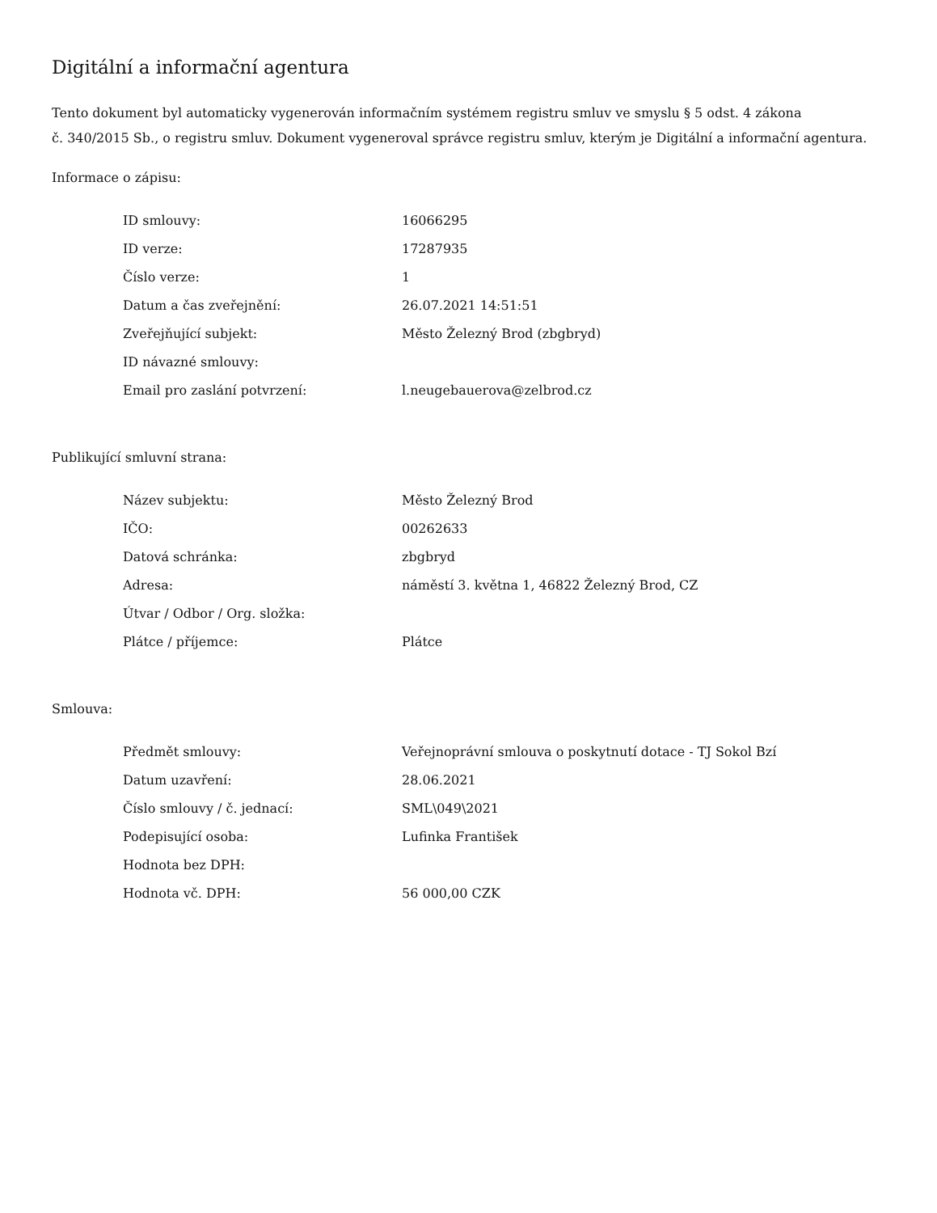Digitální a informační agentura
Tento dokument byl automaticky vygenerován informačním systémem registru smluv ve smyslu § 5 odst. 4 zákona
č. 340/2015 Sb., o registru smluv. Dokument vygeneroval správce registru smluv, kterým je Digitální a informační agentura.
Informace o zápisu:
| ID smlouvy: | 16066295 |
| ID verze: | 17287935 |
| Číslo verze: | 1 |
| Datum a čas zveřejnění: | 26.07.2021 14:51:51 |
| Zveřejňující subjekt: | Město Železný Brod (zbgbryd) |
| ID návazné smlouvy: | |
| Email pro zaslání potvrzení: | l.neugebauerova@zelbrod.cz |
Publikující smluvní strana:
| Název subjektu: | Město Železný Brod |
| IČO: | 00262633 |
| Datová schránka: | zbgbryd |
| Adresa: | náměstí 3. května 1, 46822 Železný Brod, CZ |
| Útvar / Odbor / Org. složka: | |
| Plátce / příjemce: | Plátce |
Smlouva:
| Předmět smlouvy: | Veřejnoprávní smlouva o poskytnutí dotace - TJ Sokol Bzí |
| Datum uzavření: | 28.06.2021 |
| Číslo smlouvy / č. jednací: | SML\049\2021 |
| Podepisující osoba: | Lufinka František |
| Hodnota bez DPH: | |
| Hodnota vč. DPH: | 56 000,00 CZK |